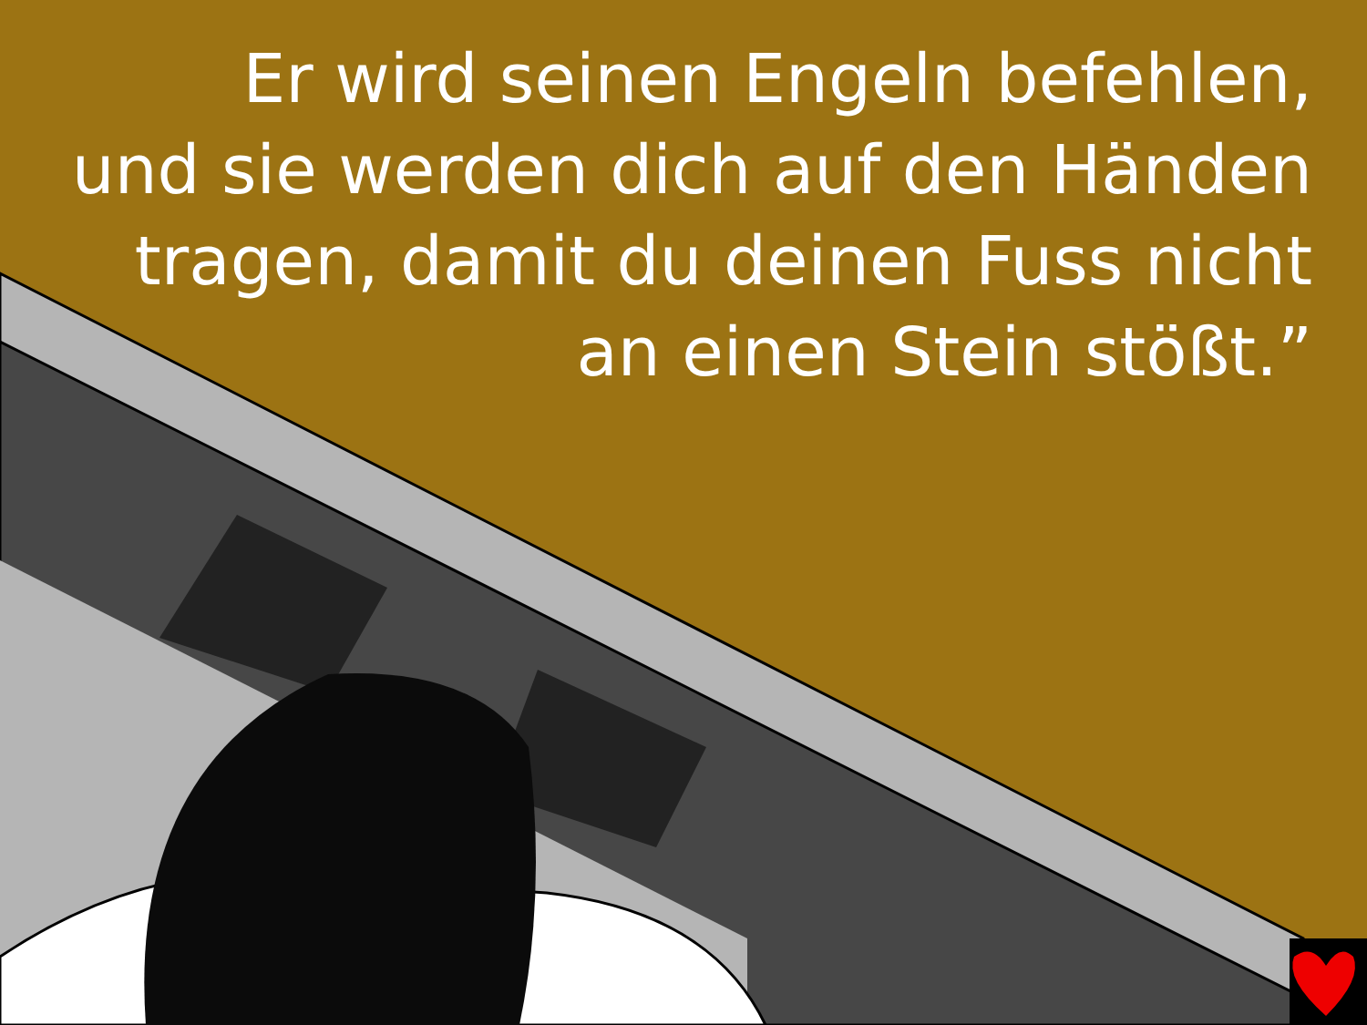Er wird seinen Engeln befehlen,
und sie werden dich auf den Händen
tragen, damit du deinen Fuss nicht
an einen Stein stößt.”